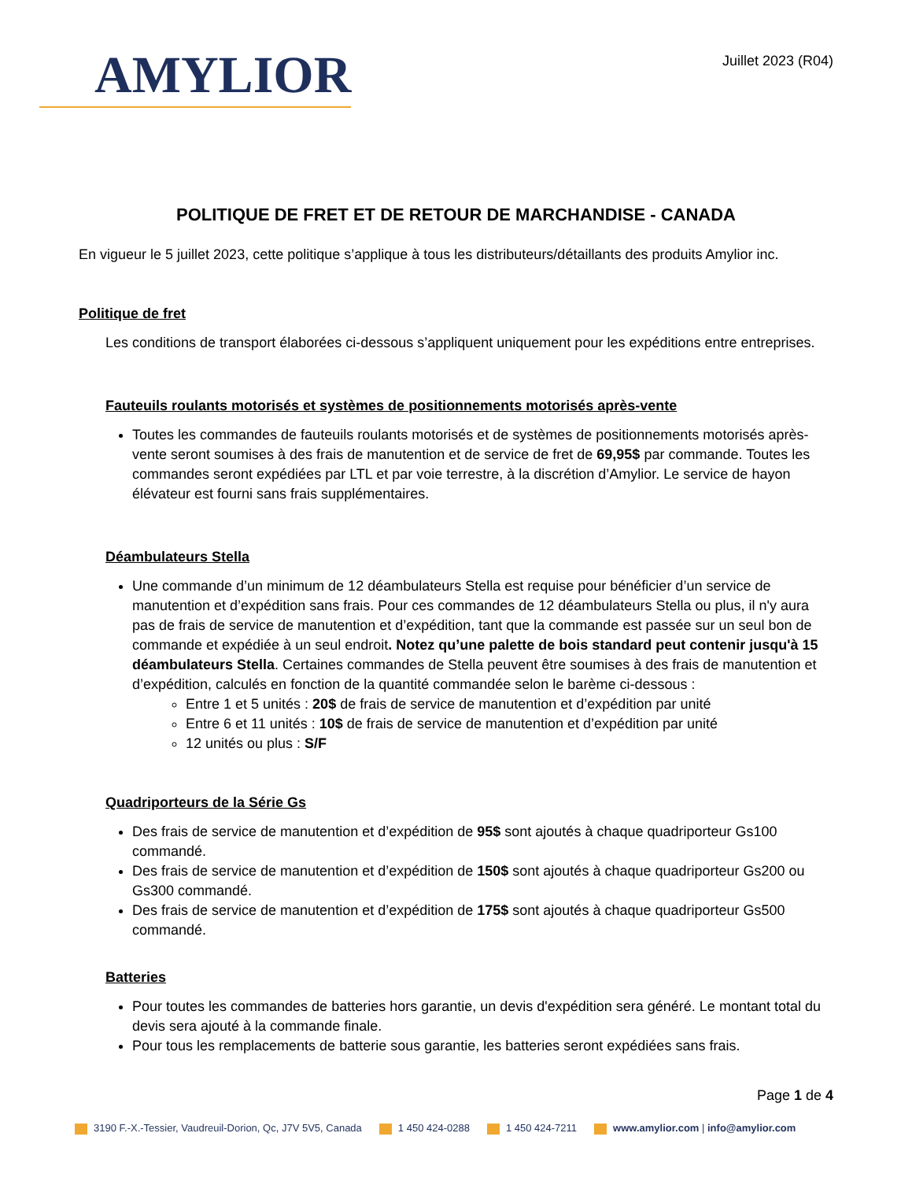AMYLIOR
Juillet 2023 (R04)
POLITIQUE DE FRET ET DE RETOUR DE MARCHANDISE - CANADA
En vigueur le 5 juillet 2023, cette politique s’applique à tous les distributeurs/détaillants des produits Amylior inc.
Politique de fret
Les conditions de transport élaborées ci-dessous s’appliquent uniquement pour les expéditions entre entreprises.
Fauteuils roulants motorisés et systèmes de positionnements motorisés après-vente
Toutes les commandes de fauteuils roulants motorisés et de systèmes de positionnements motorisés après-vente seront soumises à des frais de manutention et de service de fret de 69,95$ par commande. Toutes les commandes seront expédiées par LTL et par voie terrestre, à la discrétion d’Amylior. Le service de hayon élévateur est fourni sans frais supplémentaires.
Déambulateurs Stella
Une commande d’un minimum de 12 déambulateurs Stella est requise pour bénéficier d’un service de manutention et d’expédition sans frais. Pour ces commandes de 12 déambulateurs Stella ou plus, il n'y aura pas de frais de service de manutention et d’expédition, tant que la commande est passée sur un seul bon de commande et expédiée à un seul endroit. Notez qu’une palette de bois standard peut contenir jusqu'à 15 déambulateurs Stella. Certaines commandes de Stella peuvent être soumises à des frais de manutention et d’expédition, calculés en fonction de la quantité commandée selon le barème ci-dessous :
Entre 1 et 5 unités : 20$ de frais de service de manutention et d’expédition par unité
Entre 6 et 11 unités : 10$ de frais de service de manutention et d’expédition par unité
12 unités ou plus : S/F
Quadriporteurs de la Série Gs
Des frais de service de manutention et d’expédition de 95$ sont ajoutés à chaque quadriporteur Gs100 commandé.
Des frais de service de manutention et d’expédition de 150$ sont ajoutés à chaque quadriporteur Gs200 ou Gs300 commandé.
Des frais de service de manutention et d’expédition de 175$ sont ajoutés à chaque quadriporteur Gs500 commandé.
Batteries
Pour toutes les commandes de batteries hors garantie, un devis d'expédition sera généré. Le montant total du devis sera ajouté à la commande finale.
Pour tous les remplacements de batterie sous garantie, les batteries seront expédiées sans frais.
Page 1 de 4
3190 F.-X.-Tessier, Vaudreuil-Dorion, Qc, J7V 5V5, Canada 1 450 424-0288 1 450 424-7211 www.amylior.com | info@amylior.com